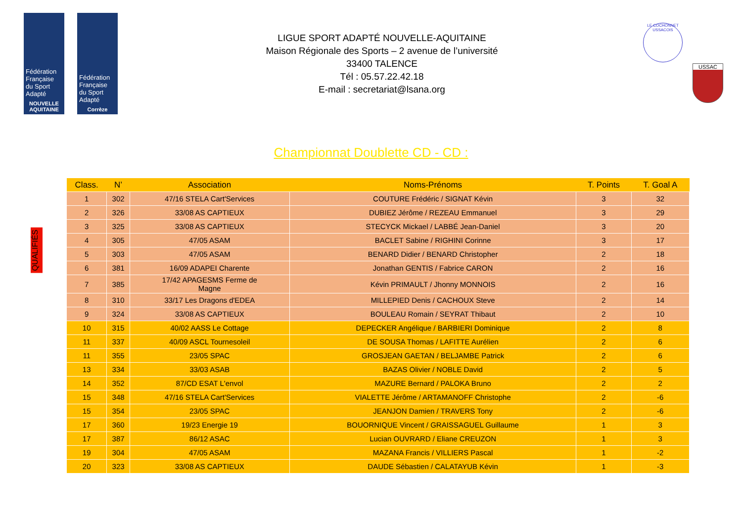Fédération Française du Sport Adapté
NOUVELLE AQUITAINE
Fédération Française du Sport Adapté
Corrèze
LIGUE SPORT ADAPTÉ NOUVELLE-AQUITAINE
Maison Régionale des Sports – 2 avenue de l’université
33400 TALENCE
Tél : 05.57.22.42.18
E-mail : secretariat@lsana.org
LE COCHONNET USSACOIS
USSAC
Championnat Doublette CD - CD :
QUALIFIÉS
| Class. | N’ | Association | Noms-Prénoms | T. Points | T. Goal A |
| --- | --- | --- | --- | --- | --- |
| 1 | 302 | 47/16 STELA Cart'Services | COUTURE Frédéric / SIGNAT Kévin | 3 | 32 |
| 2 | 326 | 33/08 AS CAPTIEUX | DUBIEZ Jérôme / REZEAU Emmanuel | 3 | 29 |
| 3 | 325 | 33/08 AS CAPTIEUX | STECYCK Mickael / LABBÉ Jean-Daniel | 3 | 20 |
| 4 | 305 | 47/05 ASAM | BACLET Sabine / RIGHINI Corinne | 3 | 17 |
| 5 | 303 | 47/05 ASAM | BENARD Didier / BENARD Christopher | 2 | 18 |
| 6 | 381 | 16/09 ADAPEI Charente | Jonathan GENTIS / Fabrice CARON | 2 | 16 |
| 7 | 385 | 17/42 APAGESMS Ferme de Magne | Kévin PRIMAULT / Jhonny MONNOIS | 2 | 16 |
| 8 | 310 | 33/17 Les Dragons d'EDEA | MILLEPIED Denis / CACHOUX Steve | 2 | 14 |
| 9 | 324 | 33/08 AS CAPTIEUX | BOULEAU Romain / SEYRAT Thibaut | 2 | 10 |
| 10 | 315 | 40/02 AASS Le Cottage | DEPECKER Angélique / BARBIERI Dominique | 2 | 8 |
| 11 | 337 | 40/09 ASCL Tournesoleil | DE SOUSA Thomas / LAFITTE Aurélien | 2 | 6 |
| 11 | 355 | 23/05 SPAC | GROSJEAN GAETAN / BELJAMBE Patrick | 2 | 6 |
| 13 | 334 | 33/03 ASAB | BAZAS Olivier / NOBLE David | 2 | 5 |
| 14 | 352 | 87/CD ESAT L'envol | MAZURE Bernard / PALOKA Bruno | 2 | 2 |
| 15 | 348 | 47/16 STELA Cart'Services | VIALETTE Jérôme / ARTAMANOFF Christophe | 2 | -6 |
| 15 | 354 | 23/05 SPAC | JEANJON Damien / TRAVERS Tony | 2 | -6 |
| 17 | 360 | 19/23 Energie 19 | BOUORNIQUE Vincent / GRAISSAGUEL Guillaume | 1 | 3 |
| 17 | 387 | 86/12 ASAC | Lucian OUVRARD / Eliane CREUZON | 1 | 3 |
| 19 | 304 | 47/05 ASAM | MAZANA Francis / VILLIERS Pascal | 1 | -2 |
| 20 | 323 | 33/08 AS CAPTIEUX | DAUDE Sébastien / CALATAYUB Kévin | 1 | -3 |